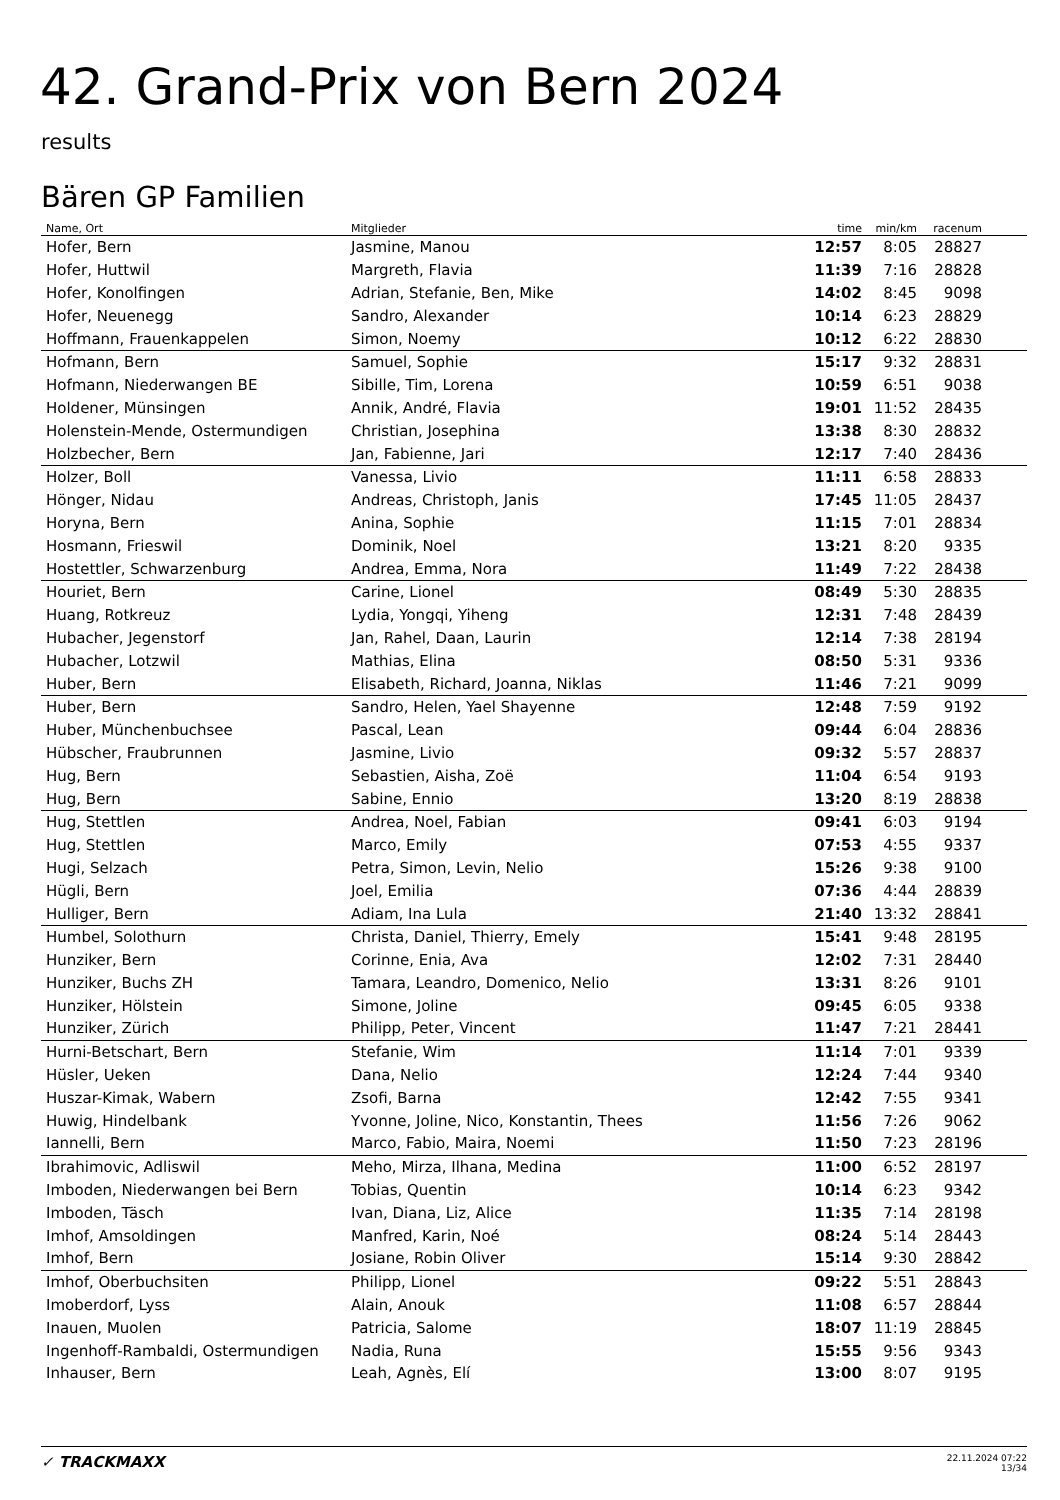42. Grand-Prix von Bern 2024
results
Bären GP Familien
| Name, Ort | Mitglieder | time | min/km | racenum | |
| --- | --- | --- | --- | --- | --- |
| Hofer, Bern | Jasmine, Manou | 12:57 | 8:05 | 28827 | |
| Hofer, Huttwil | Margreth, Flavia | 11:39 | 7:16 | 28828 | |
| Hofer, Konolfingen | Adrian, Stefanie, Ben, Mike | 14:02 | 8:45 | 9098 | |
| Hofer, Neuenegg | Sandro, Alexander | 10:14 | 6:23 | 28829 | |
| Hoffmann, Frauenkappelen | Simon, Noemy | 10:12 | 6:22 | 28830 | |
| Hofmann, Bern | Samuel, Sophie | 15:17 | 9:32 | 28831 | |
| Hofmann, Niederwangen BE | Sibille, Tim, Lorena | 10:59 | 6:51 | 9038 | |
| Holdener, Münsingen | Annik, André, Flavia | 19:01 | 11:52 | 28435 | |
| Holenstein-Mende, Ostermundigen | Christian, Josephina | 13:38 | 8:30 | 28832 | |
| Holzbecher, Bern | Jan, Fabienne, Jari | 12:17 | 7:40 | 28436 | |
| Holzer, Boll | Vanessa, Livio | 11:11 | 6:58 | 28833 | |
| Hönger, Nidau | Andreas, Christoph, Janis | 17:45 | 11:05 | 28437 | |
| Horyna, Bern | Anina, Sophie | 11:15 | 7:01 | 28834 | |
| Hosmann, Frieswil | Dominik, Noel | 13:21 | 8:20 | 9335 | |
| Hostettler, Schwarzenburg | Andrea, Emma, Nora | 11:49 | 7:22 | 28438 | |
| Houriet, Bern | Carine, Lionel | 08:49 | 5:30 | 28835 | |
| Huang, Rotkreuz | Lydia, Yongqi, Yiheng | 12:31 | 7:48 | 28439 | |
| Hubacher, Jegenstorf | Jan, Rahel, Daan, Laurin | 12:14 | 7:38 | 28194 | |
| Hubacher, Lotzwil | Mathias, Elina | 08:50 | 5:31 | 9336 | |
| Huber, Bern | Elisabeth, Richard, Joanna, Niklas | 11:46 | 7:21 | 9099 | |
| Huber, Bern | Sandro, Helen, Yael Shayenne | 12:48 | 7:59 | 9192 | |
| Huber, Münchenbuchsee | Pascal, Lean | 09:44 | 6:04 | 28836 | |
| Hübscher, Fraubrunnen | Jasmine, Livio | 09:32 | 5:57 | 28837 | |
| Hug, Bern | Sebastien, Aisha, Zoë | 11:04 | 6:54 | 9193 | |
| Hug, Bern | Sabine, Ennio | 13:20 | 8:19 | 28838 | |
| Hug, Stettlen | Andrea, Noel, Fabian | 09:41 | 6:03 | 9194 | |
| Hug, Stettlen | Marco, Emily | 07:53 | 4:55 | 9337 | |
| Hugi, Selzach | Petra, Simon, Levin, Nelio | 15:26 | 9:38 | 9100 | |
| Hügli, Bern | Joel, Emilia | 07:36 | 4:44 | 28839 | |
| Hulliger, Bern | Adiam, Ina Lula | 21:40 | 13:32 | 28841 | |
| Humbel, Solothurn | Christa, Daniel, Thierry, Emely | 15:41 | 9:48 | 28195 | |
| Hunziker, Bern | Corinne, Enia, Ava | 12:02 | 7:31 | 28440 | |
| Hunziker, Buchs ZH | Tamara, Leandro, Domenico, Nelio | 13:31 | 8:26 | 9101 | |
| Hunziker, Hölstein | Simone, Joline | 09:45 | 6:05 | 9338 | |
| Hunziker, Zürich | Philipp, Peter, Vincent | 11:47 | 7:21 | 28441 | |
| Hurni-Betschart, Bern | Stefanie, Wim | 11:14 | 7:01 | 9339 | |
| Hüsler, Ueken | Dana, Nelio | 12:24 | 7:44 | 9340 | |
| Huszar-Kimak, Wabern | Zsofi, Barna | 12:42 | 7:55 | 9341 | |
| Huwig, Hindelbank | Yvonne, Joline, Nico, Konstantin, Thees | 11:56 | 7:26 | 9062 | |
| Iannelli, Bern | Marco, Fabio, Maira, Noemi | 11:50 | 7:23 | 28196 | |
| Ibrahimovic, Adliswil | Meho, Mirza, Ilhana, Medina | 11:00 | 6:52 | 28197 | |
| Imboden, Niederwangen bei Bern | Tobias, Quentin | 10:14 | 6:23 | 9342 | |
| Imboden, Täsch | Ivan, Diana, Liz, Alice | 11:35 | 7:14 | 28198 | |
| Imhof, Amsoldingen | Manfred, Karin, Noé | 08:24 | 5:14 | 28443 | |
| Imhof, Bern | Josiane, Robin Oliver | 15:14 | 9:30 | 28842 | |
| Imhof, Oberbuchsiten | Philipp, Lionel | 09:22 | 5:51 | 28843 | |
| Imoberdorf, Lyss | Alain, Anouk | 11:08 | 6:57 | 28844 | |
| Inauen, Muolen | Patricia, Salome | 18:07 | 11:19 | 28845 | |
| Ingenhoff-Rambaldi, Ostermundigen | Nadia, Runa | 15:55 | 9:56 | 9343 | |
| Inhauser, Bern | Leah, Agnès, Elí | 13:00 | 8:07 | 9195 | |
✓ TRACKMAXX
22.11.2024 07:22
13/34